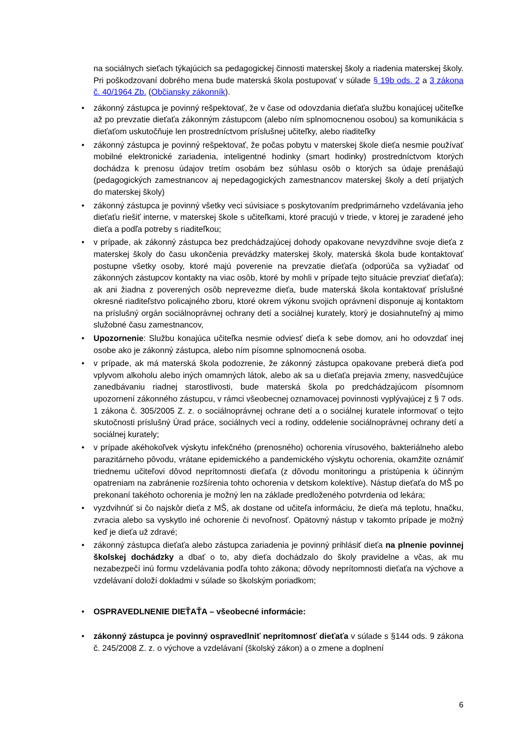na sociálnych sieťach týkajúcich sa pedagogickej činnosti materskej školy a riadenia materskej školy. Pri poškodzovaní dobrého mena bude materská škola postupovať v súlade § 19b ods. 2 a 3 zákona č. 40/1964 Zb. (Občiansky zákonník).
• zákonný zástupca je povinný rešpektovať, že v čase od odovzdania dieťaťa službu konajúcej učiteľke až po prevzatie dieťaťa zákonným zástupcom (alebo ním splnomocnenou osobou) sa komunikácia s dieťaťom uskutočňuje len prostredníctvom príslušnej učiteľky, alebo riaditeľky
• zákonný zástupca je povinný rešpektovať, že počas pobytu v materskej škole dieťa nesmie používať mobilné elektronické zariadenia, inteligentné hodinky (smart hodinky) prostredníctvom ktorých dochádza k prenosu údajov tretím osobám bez súhlasu osôb o ktorých sa údaje prenášajú (pedagogických zamestnancov aj nepedagogických zamestnancov materskej školy a detí prijatých do materskej školy)
• zákonný zástupca je povinný všetky veci súvisiace s poskytovaním predprimárneho vzdelávania jeho dieťaťu riešiť interne, v materskej škole s učiteľkami, ktoré pracujú v triede, v ktorej je zaradené jeho dieťa a podľa potreby s riaditeľkou;
• v prípade, ak zákonný zástupca bez predchádzajúcej dohody opakovane nevyzdvihne svoje dieťa z materskej školy do času ukončenia prevádzky materskej školy, materská škola bude kontaktovať postupne všetky osoby, ktoré majú poverenie na prevzatie dieťaťa (odporúča sa vyžiadať od zákonných zástupcov kontakty na viac osôb, ktoré by mohli v prípade tejto situácie prevziať dieťaťa); ak ani žiadna z poverených osôb neprevezme dieťa, bude materská škola kontaktovať príslušné okresné riaditeľstvo policajného zboru, ktoré okrem výkonu svojich oprávnení disponuje aj kontaktom na príslušný orgán sociálnoprávnej ochrany detí a sociálnej kurately, ktorý je dosiahnuteľný aj mimo služobné času zamestnancov,
• Upozornenie: Službu konajúca učiteľka nesmie odviesť dieťa k sebe domov, ani ho odovzdať inej osobe ako je zákonný zástupca, alebo ním písomne splnomocnená osoba.
• v prípade, ak má materská škola podozrenie, že zákonný zástupca opakovane preberá dieťa pod vplyvom alkoholu alebo iných omamných látok, alebo ak sa u dieťaťa prejavia zmeny, nasvedčujúce zanedbávaniu riadnej starostlivosti, bude materská škola po predchádzajúcom písomnom upozornení zákonného zástupcu, v rámci všeobecnej oznamovacej povinnosti vyplývajúcej z § 7 ods. 1 zákona č. 305/2005 Z. z. o sociálnoprávnej ochrane detí a o sociálnej kuratele informovať o tejto skutočnosti príslušný Úrad práce, sociálnych vecí a rodiny, oddelenie sociálnoprávnej ochrany detí a sociálnej kurately;
• v prípade akéhokoľvek výskytu infekčného (prenosného) ochorenia vírusového, bakteriálneho alebo parazitárneho pôvodu, vrátane epidemického a pandemického výskytu ochorenia, okamžite oznámiť triednemu učiteľovi dôvod neprítomnosti dieťaťa (z dôvodu monitoringu a pristúpenia k účinným opatreniam na zabránenie rozšírenia tohto ochorenia v detskom kolektíve). Nástup dieťaťa do MŠ po prekonaní takéhoto ochorenia je možný len na základe predloženého potvrdenia od lekára;
• vyzdvihnúť si čo najskôr dieťa z MŠ, ak dostane od učiteľa informáciu, že dieťa má teplotu, hnačku, zvracia alebo sa vyskytlo iné ochorenie či nevoľnosť. Opätovný nástup v takomto prípade je možný keď je dieťa už zdravé;
• zákonný zástupca dieťaťa alebo zástupca zariadenia je povinný prihlásiť dieťa na plnenie povinnej školskej dochádzky a dbať o to, aby dieťa dochádzalo do školy pravidelne a včas, ak mu nezabezpečí inú formu vzdelávania podľa tohto zákona; dôvody neprítomnosti dieťaťa na výchove a vzdelávaní doloží dokladmi v súlade so školským poriadkom;
• OSPRAVEDLNENIE DIEŤAŤA – všeobecné informácie:
• zákonný zástupca je povinný ospravedlniť neprítomnosť dieťaťa v súlade s §144 ods. 9 zákona č. 245/2008 Z. z. o výchove a vzdelávaní (školský zákon) a o zmene a doplnení
6